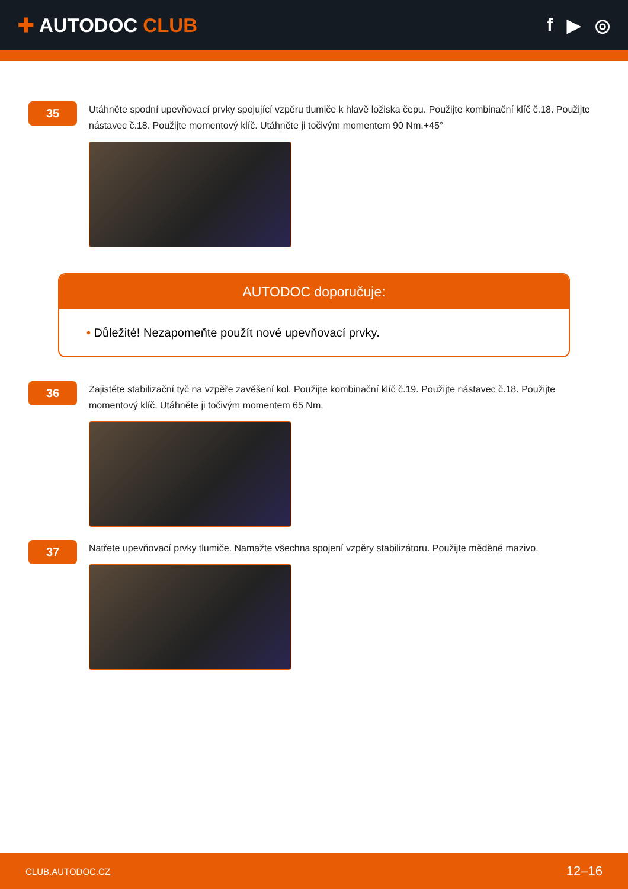✚ AUTODOC CLUB f ▶ ◎
35
Utáhněte spodní upevňovací prvky spojující vzpěru tlumiče k hlavě ložiska čepu. Použijte kombinační klíč č.18. Použijte nástavec č.18. Použijte momentový klíč. Utáhněte ji točivým momentem 90 Nm.+45°
AUTODOC doporučuje:
• Důležité! Nezapomeňte použít nové upevňovací prvky.
36
Zajistěte stabilizační tyč na vzpěře zavěšení kol. Použijte kombinační klíč č.19. Použijte nástavec č.18. Použijte momentový klíč. Utáhněte ji točivým momentem 65 Nm.
37
Natřete upevňovací prvky tlumiče. Namažte všechna spojení vzpěry stabilizátoru. Použijte měděné mazivo.
CLUB.AUTODOC.CZ 12–16